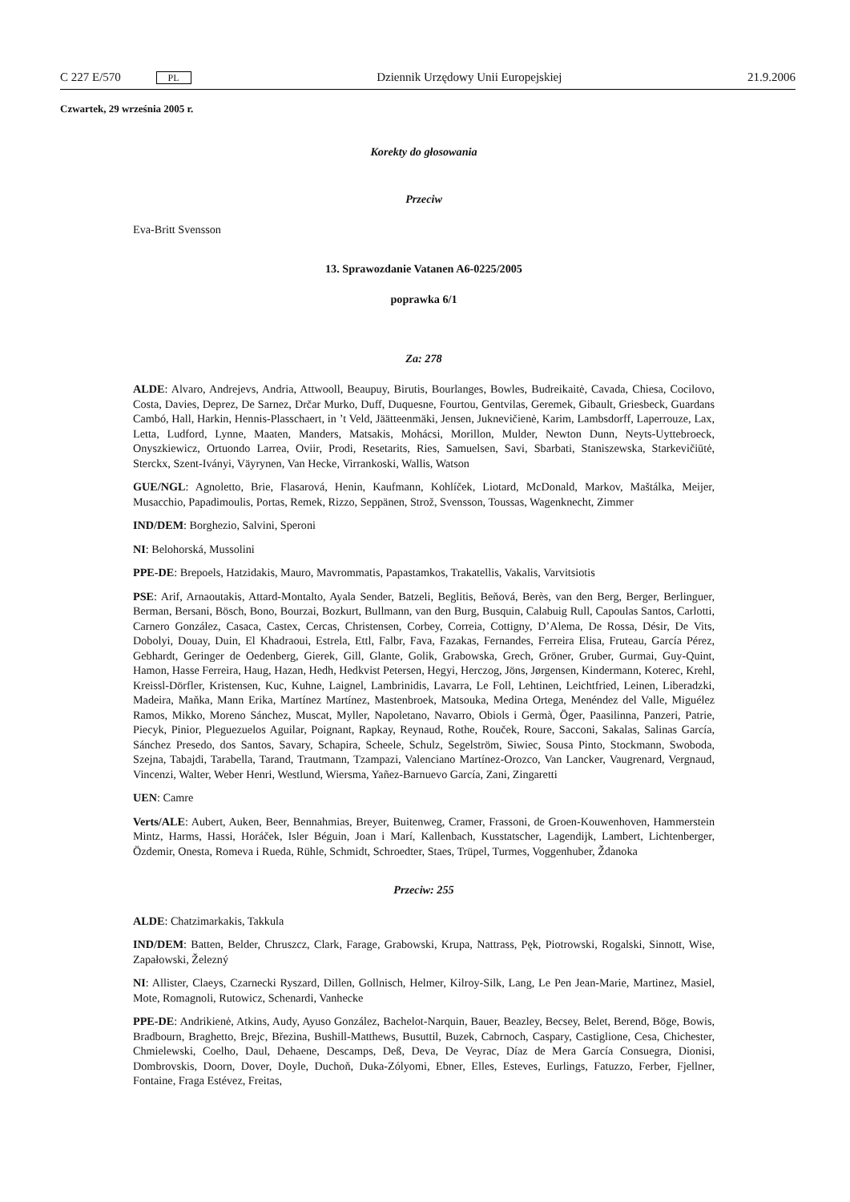C 227 E/570 PL Dziennik Urzędowy Unii Europejskiej 21.9.2006
Czwartek, 29 września 2005 r.
Korekty do głosowania
Przeciw
Eva-Britt Svensson
13. Sprawozdanie Vatanen A6-0225/2005
poprawka 6/1
Za: 278
ALDE: Alvaro, Andrejevs, Andria, Attwooll, Beaupuy, Birutis, Bourlanges, Bowles, Budreikaitė, Cavada, Chiesa, Cocilovo, Costa, Davies, Deprez, De Sarnez, Drčar Murko, Duff, Duquesne, Fourtou, Gentvilas, Geremek, Gibault, Griesbeck, Guardans Cambó, Hall, Harkin, Hennis-Plasschaert, in ’t Veld, Jäätteenmäki, Jensen, Juknevičienė, Karim, Lambsdorff, Laperrouze, Lax, Letta, Ludford, Lynne, Maaten, Manders, Matsakis, Mohácsi, Morillon, Mulder, Newton Dunn, Neyts-Uyttebroeck, Onyszkiewicz, Ortuondo Larrea, Oviir, Prodi, Resetarits, Ries, Samuelsen, Savi, Sbarbati, Staniszewska, Starkevičiūtė, Sterckx, Szent-Iványi, Väyrynen, Van Hecke, Virrankoski, Wallis, Watson
GUE/NGL: Agnoletto, Brie, Flasarová, Henin, Kaufmann, Kohlíček, Liotard, McDonald, Markov, Maštálka, Meijer, Musacchio, Papadimoulis, Portas, Remek, Rizzo, Seppänen, Strož, Svensson, Toussas, Wagenknecht, Zimmer
IND/DEM: Borghezio, Salvini, Speroni
NI: Belohorská, Mussolini
PPE-DE: Brepoels, Hatzidakis, Mauro, Mavrommatis, Papastamkos, Trakatellis, Vakalis, Varvitsiotis
PSE: Arif, Arnaoutakis, Attard-Montalto, Ayala Sender, Batzeli, Beglitis, Beňová, Berès, van den Berg, Berger, Berlinguer, Berman, Bersani, Bösch, Bono, Bourzai, Bozkurt, Bullmann, van den Burg, Busquin, Calabuig Rull, Capoulas Santos, Carlotti, Carnero González, Casaca, Castex, Cercas, Christensen, Corbey, Correia, Cottigny, D’Alema, De Rossa, Désir, De Vits, Dobolyi, Douay, Duin, El Khadraoui, Estrela, Ettl, Falbr, Fava, Fazakas, Fernandes, Ferreira Elisa, Fruteau, García Pérez, Gebhardt, Geringer de Oedenberg, Gierek, Gill, Glante, Golik, Grabowska, Grech, Gröner, Gruber, Gurmai, Guy-Quint, Hamon, Hasse Ferreira, Haug, Hazan, Hedh, Hedkvist Petersen, Hegyi, Herczog, Jöns, Jørgensen, Kindermann, Koterec, Krehl, Kreissl-Dörfler, Kristensen, Kuc, Kuhne, Laignel, Lambrinidis, Lavarra, Le Foll, Lehtinen, Leichtfried, Leinen, Liberadzki, Madeira, Maňka, Mann Erika, Martínez Martínez, Mastenbroek, Matsouka, Medina Ortega, Menéndez del Valle, Miguélez Ramos, Mikko, Moreno Sánchez, Muscat, Myller, Napoletano, Navarro, Obiols i Germà, Öger, Paasilinna, Panzeri, Patrie, Piecyk, Pinior, Pleguezuelos Aguilar, Poignant, Rapkay, Reynaud, Rothe, Rouček, Roure, Sacconi, Sakalas, Salinas García, Sánchez Presedo, dos Santos, Savary, Schapira, Scheele, Schulz, Segelström, Siwiec, Sousa Pinto, Stockmann, Swoboda, Szejna, Tabajdi, Tarabella, Tarand, Trautmann, Tzampazi, Valenciano Martínez-Orozco, Van Lancker, Vaugrenard, Vergnaud, Vincenzi, Walter, Weber Henri, Westlund, Wiersma, Yañez-Barnuevo García, Zani, Zingaretti
UEN: Camre
Verts/ALE: Aubert, Auken, Beer, Bennahmias, Breyer, Buitenweg, Cramer, Frassoni, de Groen-Kouwenhoven, Hammerstein Mintz, Harms, Hassi, Horáček, Isler Béguin, Joan i Marí, Kallenbach, Kusstatscher, Lagendijk, Lambert, Lichtenberger, Özdemir, Onesta, Romeva i Rueda, Rühle, Schmidt, Schroedter, Staes, Trüpel, Turmes, Voggenhuber, Ždanoka
Przeciw: 255
ALDE: Chatzimarkakis, Takkula
IND/DEM: Batten, Belder, Chruszcz, Clark, Farage, Grabowski, Krupa, Nattrass, Pęk, Piotrowski, Rogalski, Sinnott, Wise, Zapałowski, Železný
NI: Allister, Claeys, Czarnecki Ryszard, Dillen, Gollnisch, Helmer, Kilroy-Silk, Lang, Le Pen Jean-Marie, Martinez, Masiel, Mote, Romagnoli, Rutowicz, Schenardi, Vanhecke
PPE-DE: Andrikienė, Atkins, Audy, Ayuso González, Bachelot-Narquin, Bauer, Beazley, Becsey, Belet, Berend, Böge, Bowis, Bradbourn, Braghetto, Brejc, Březina, Bushill-Matthews, Busuttil, Buzek, Cabrnoch, Caspary, Castiglione, Cesa, Chichester, Chmielewski, Coelho, Daul, Dehaene, Descamps, Deß, Deva, De Veyrac, Díaz de Mera García Consuegra, Dionisi, Dombrovskis, Doorn, Dover, Doyle, Duchoň, Duka-Zólyomi, Ebner, Elles, Esteves, Eurlings, Fatuzzo, Ferber, Fjellner, Fontaine, Fraga Estévez, Freitas,